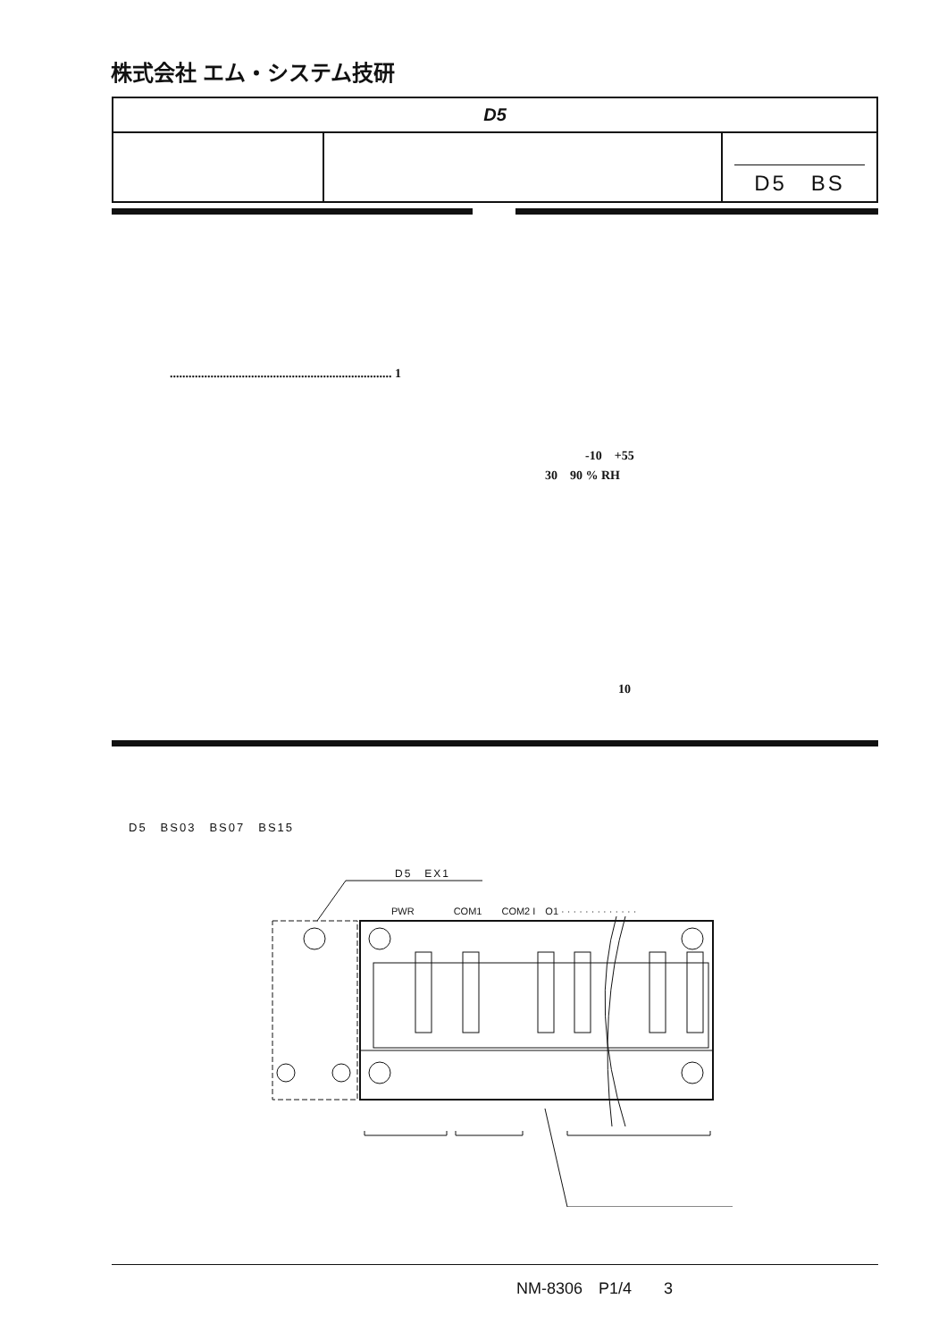株式会社 エム・システム技研
| D5 | | |
| | | D5 BS |
....................................................................... 1
-10　+55
30　90 % RH
10
D5　BS03　BS07　BS15
D5　EX1
PWR　　　　COM1　　COM2 I　O1 · · · · · · · · · · · · ·
NM-8306　P1/4　　3